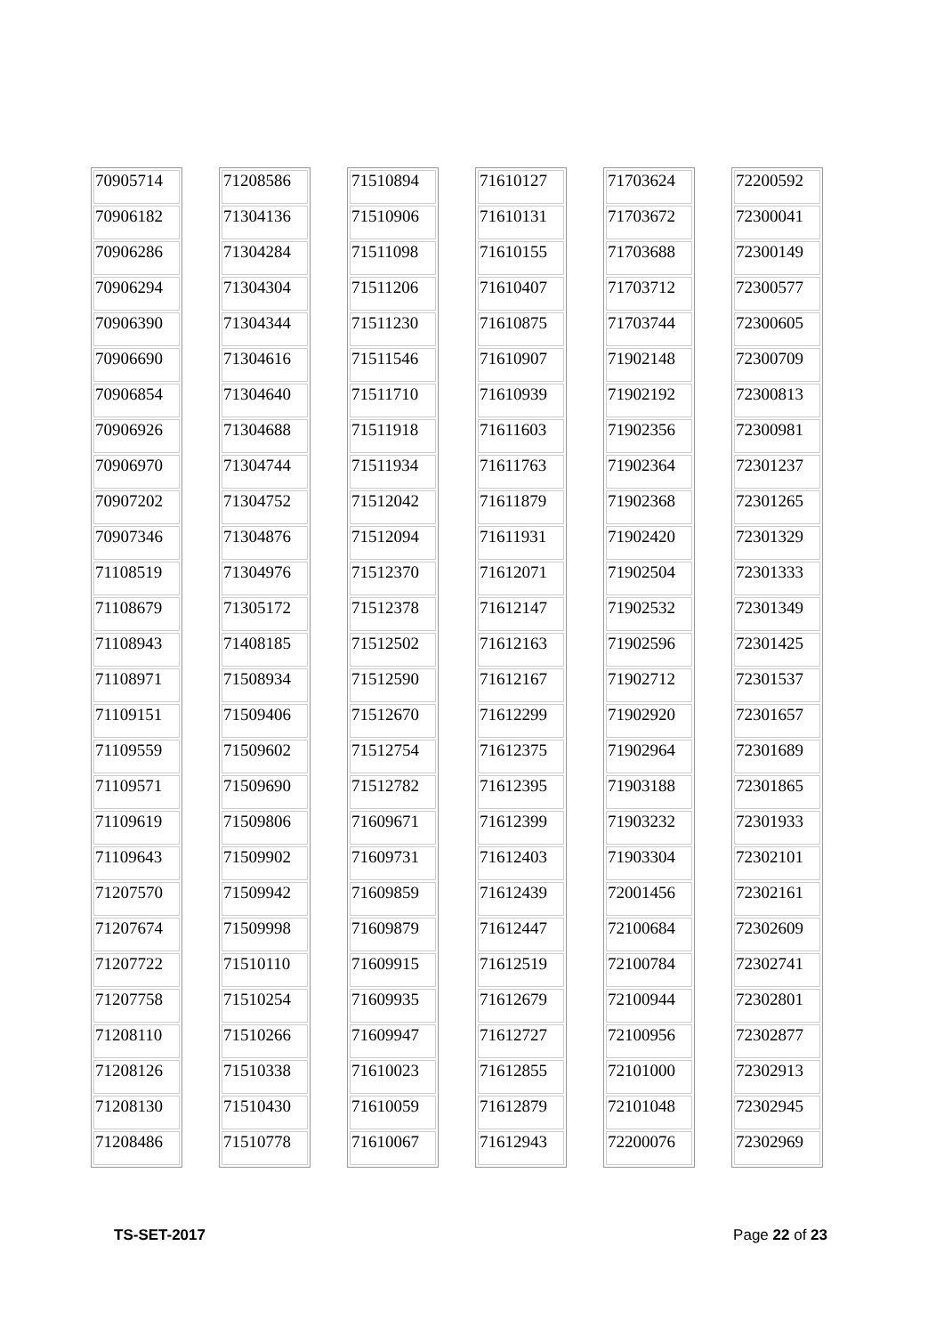| 70905714 |
| 70906182 |
| 70906286 |
| 70906294 |
| 70906390 |
| 70906690 |
| 70906854 |
| 70906926 |
| 70906970 |
| 70907202 |
| 70907346 |
| 71108519 |
| 71108679 |
| 71108943 |
| 71108971 |
| 71109151 |
| 71109559 |
| 71109571 |
| 71109619 |
| 71109643 |
| 71207570 |
| 71207674 |
| 71207722 |
| 71207758 |
| 71208110 |
| 71208126 |
| 71208130 |
| 71208486 |
| 71208586 |
| 71304136 |
| 71304284 |
| 71304304 |
| 71304344 |
| 71304616 |
| 71304640 |
| 71304688 |
| 71304744 |
| 71304752 |
| 71304876 |
| 71304976 |
| 71305172 |
| 71408185 |
| 71508934 |
| 71509406 |
| 71509602 |
| 71509690 |
| 71509806 |
| 71509902 |
| 71509942 |
| 71509998 |
| 71510110 |
| 71510254 |
| 71510266 |
| 71510338 |
| 71510430 |
| 71510778 |
| 71510894 |
| 71510906 |
| 71511098 |
| 71511206 |
| 71511230 |
| 71511546 |
| 71511710 |
| 71511918 |
| 71511934 |
| 71512042 |
| 71512094 |
| 71512370 |
| 71512378 |
| 71512502 |
| 71512590 |
| 71512670 |
| 71512754 |
| 71512782 |
| 71609671 |
| 71609731 |
| 71609859 |
| 71609879 |
| 71609915 |
| 71609935 |
| 71609947 |
| 71610023 |
| 71610059 |
| 71610067 |
| 71610127 |
| 71610131 |
| 71610155 |
| 71610407 |
| 71610875 |
| 71610907 |
| 71610939 |
| 71611603 |
| 71611763 |
| 71611879 |
| 71611931 |
| 71612071 |
| 71612147 |
| 71612163 |
| 71612167 |
| 71612299 |
| 71612375 |
| 71612395 |
| 71612399 |
| 71612403 |
| 71612439 |
| 71612447 |
| 71612519 |
| 71612679 |
| 71612727 |
| 71612855 |
| 71612879 |
| 71612943 |
| 71703624 |
| 71703672 |
| 71703688 |
| 71703712 |
| 71703744 |
| 71902148 |
| 71902192 |
| 71902356 |
| 71902364 |
| 71902368 |
| 71902420 |
| 71902504 |
| 71902532 |
| 71902596 |
| 71902712 |
| 71902920 |
| 71902964 |
| 71903188 |
| 71903232 |
| 71903304 |
| 72001456 |
| 72100684 |
| 72100784 |
| 72100944 |
| 72100956 |
| 72101000 |
| 72101048 |
| 72200076 |
| 72200592 |
| 72300041 |
| 72300149 |
| 72300577 |
| 72300605 |
| 72300709 |
| 72300813 |
| 72300981 |
| 72301237 |
| 72301265 |
| 72301329 |
| 72301333 |
| 72301349 |
| 72301425 |
| 72301537 |
| 72301657 |
| 72301689 |
| 72301865 |
| 72301933 |
| 72302101 |
| 72302161 |
| 72302609 |
| 72302741 |
| 72302801 |
| 72302877 |
| 72302913 |
| 72302945 |
| 72302969 |
TS-SET-2017 Page 22 of 23